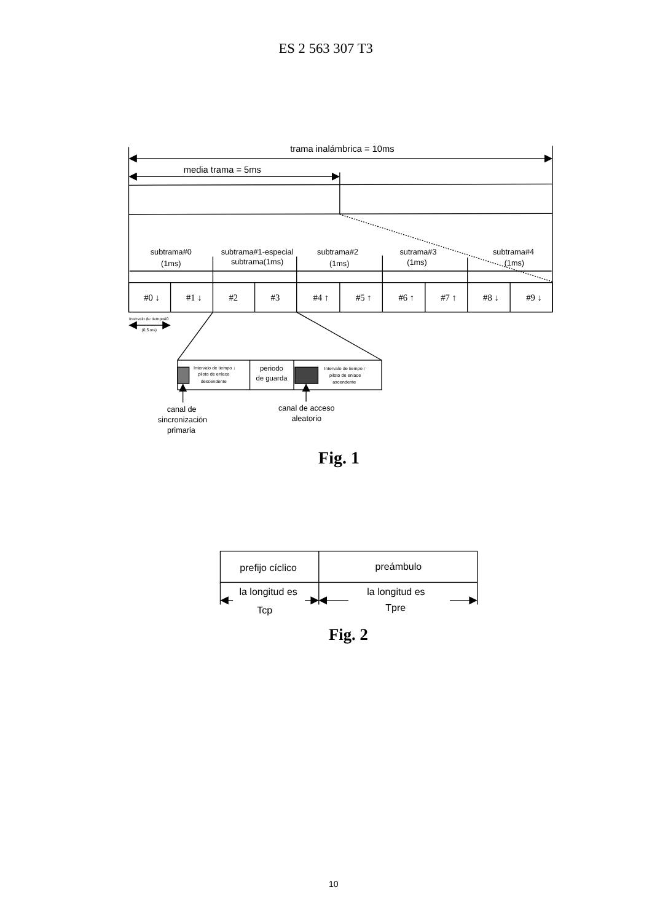ES 2 563 307 T3
trama inalámbrica = 10ms
media trama = 5ms
subtrama#0
(1ms)
subtrama#1-especial
subtrama(1ms)
subtrama#2
(1ms)
sutrama#3
(1ms)
subtrama#4
(1ms)
#0 ↓
#1 ↓
#2
#3
#4 ↑
#5 ↑
#6 ↑
#7 ↑
#8 ↓
#9 ↓
Intervalo de tiempo#0
(0,5 ms)
Intervalo de tiempo ↓
piloto de enlace
descendente
Intervalo de tiempo ↑
piloto de enlace
ascendente
periodo
de guarda
canal de
sincronización
primaria
canal de acceso
aleatorio
Fig. 1
prefijo cíclico
preámbulo
la longitud es
Tcp
la longitud es
Tpre
Fig. 2
10